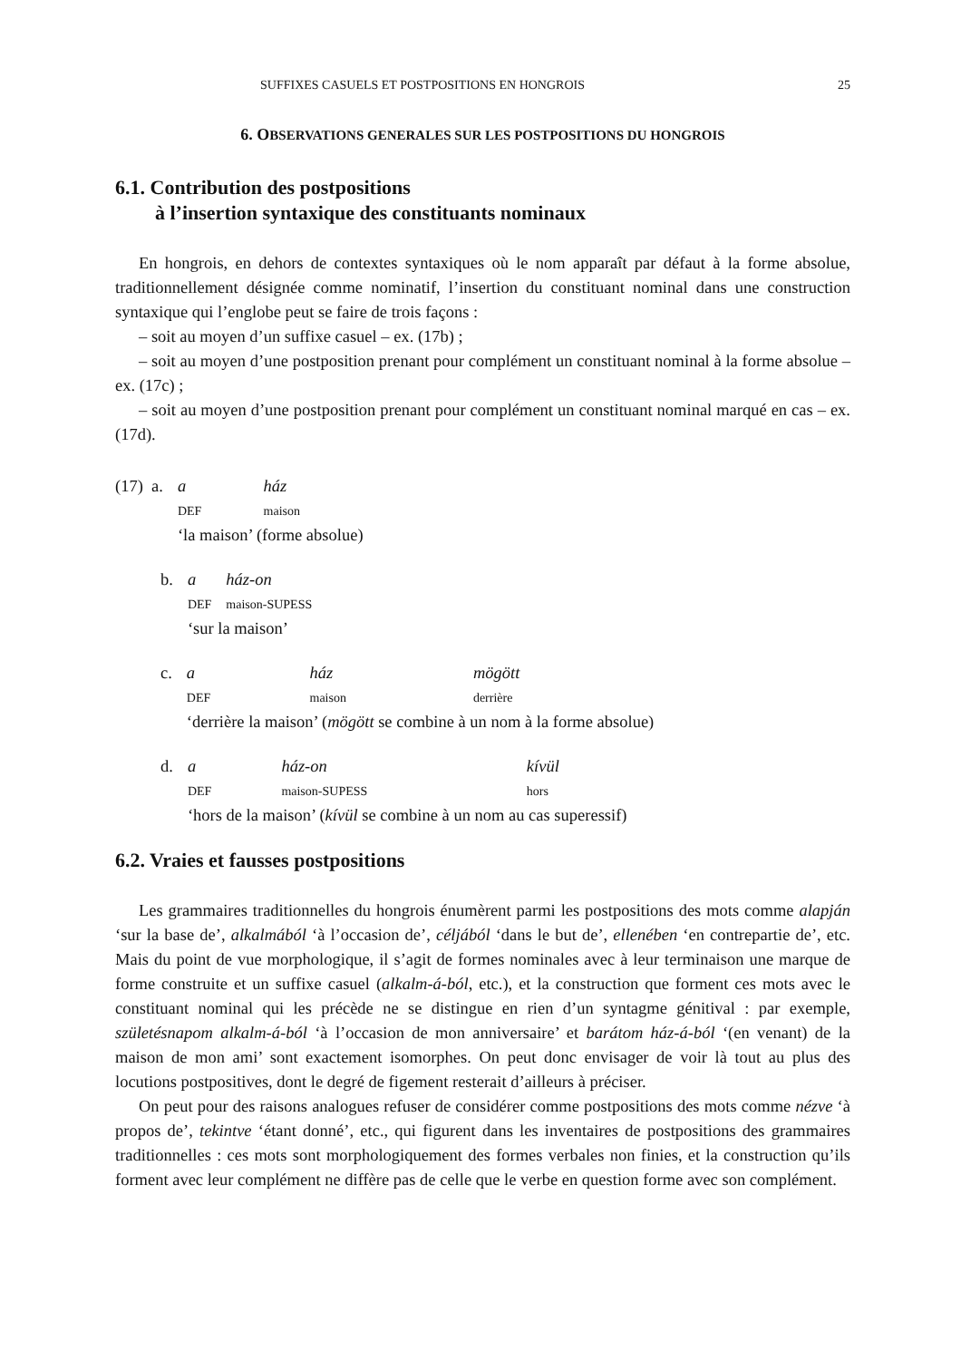SUFFIXES CASUELS ET POSTPOSITIONS EN HONGROIS 25
6. OBSERVATIONS GENERALES SUR LES POSTPOSITIONS DU HONGROIS
6.1. Contribution des postpositions
à l’insertion syntaxique des constituants nominaux
En hongrois, en dehors de contextes syntaxiques où le nom apparaît par défaut à la forme absolue, traditionnellement désignée comme nominatif, l’insertion du constituant nominal dans une construction syntaxique qui l’englobe peut se faire de trois façons :
– soit au moyen d’un suffixe casuel – ex. (17b) ;
– soit au moyen d’une postposition prenant pour complément un constituant nominal à la forme absolue – ex. (17c) ;
– soit au moyen d’une postposition prenant pour complément un constituant nominal marqué en cas – ex. (17d).
| (17) a. | a | ház |
| | DEF | maison |
| | ‘la maison’ (forme absolue) | |
| b. | a | ház-on |
| | DEF | maison-SUPESS |
| | ‘sur la maison’ | |
| c. | a | ház | mögött |
| | DEF | maison | derrière |
| | ‘derrière la maison’ ( mögött se combine à un nom à la forme absolue) | | |
| d. | a | ház-on | kívül |
| | DEF | maison-SUPESS | hors |
| | ‘hors de la maison’ ( kívül se combine à un nom au cas superessif) | | |
6.2. Vraies et fausses postpositions
Les grammaires traditionnelles du hongrois énumèrent parmi les postpositions des mots comme alapján ‘sur la base de’, alkalmából ‘à l’occasion de’, céljából ‘dans le but de’, ellenében ‘en contrepartie de’, etc. Mais du point de vue morphologique, il s’agit de formes nominales avec à leur terminaison une marque de forme construite et un suffixe casuel (alkalm-á-ból, etc.), et la construction que forment ces mots avec le constituant nominal qui les précède ne se distingue en rien d’un syntagme génitival : par exemple, születésnapom alkalm-á-ból ‘à l’occasion de mon anniversaire’ et barátom ház-á-ból ‘(en venant) de la maison de mon ami’ sont exactement isomorphes. On peut donc envisager de voir là tout au plus des locutions postpositives, dont le degré de figement resterait d’ailleurs à préciser.
On peut pour des raisons analogues refuser de considérer comme postpositions des mots comme nézve ‘à propos de’, tekintve ‘étant donné’, etc., qui figurent dans les inventaires de postpositions des grammaires traditionnelles : ces mots sont morphologiquement des formes verbales non finies, et la construction qu’ils forment avec leur complément ne diffère pas de celle que le verbe en question forme avec son complément.